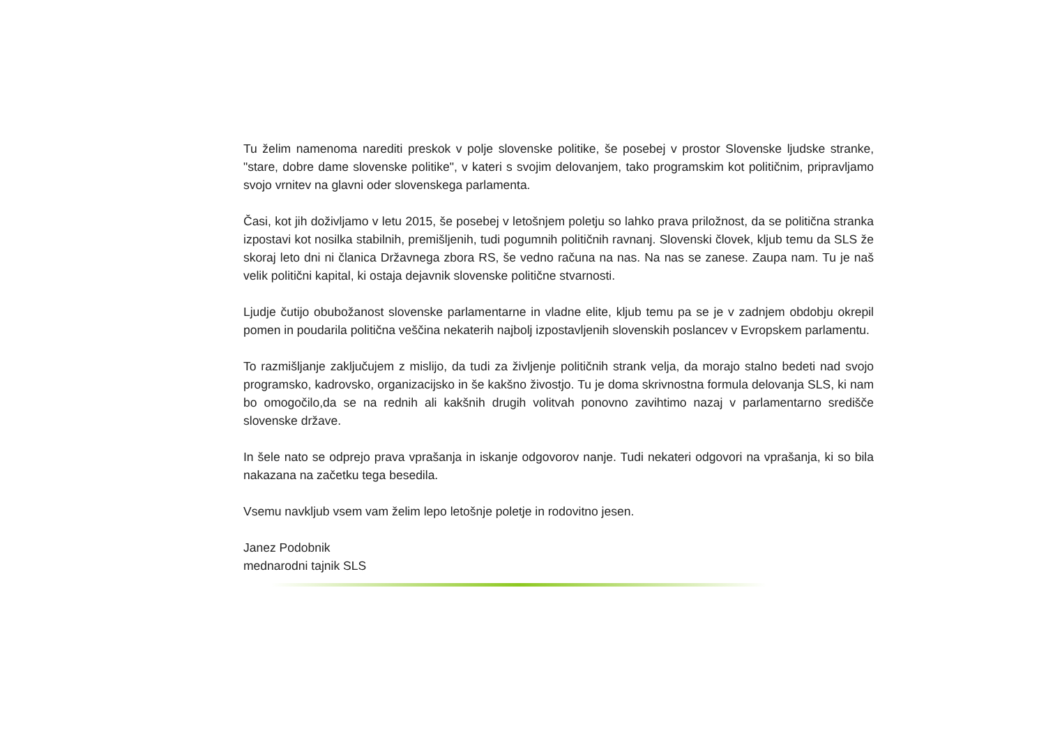Tu želim namenoma narediti preskok v polje slovenske politike, še posebej v prostor Slovenske ljudske stranke, "stare, dobre dame slovenske politike", v kateri s svojim delovanjem, tako programskim kot političnim, pripravljamo svojo vrnitev na glavni oder slovenskega parlamenta.
Časi, kot jih doživljamo v letu 2015, še posebej v letošnjem poletju so lahko prava priložnost, da se politična stranka izpostavi kot nosilka stabilnih, premišljenih, tudi pogumnih političnih ravnanj. Slovenski človek, kljub temu da SLS že skoraj leto dni ni članica Državnega zbora RS, še vedno računa na nas. Na nas se zanese. Zaupa nam. Tu je naš velik politični kapital, ki ostaja dejavnik slovenske politične stvarnosti.
Ljudje čutijo obubožanost slovenske parlamentarne in vladne elite, kljub temu pa se je v zadnjem obdobju okrepil pomen in poudarila politična veščina nekaterih najbolj izpostavljenih slovenskih poslancev v Evropskem parlamentu.
To razmišljanje zaključujem z mislijo, da tudi za življenje političnih strank velja, da morajo stalno bedeti nad svojo programsko, kadrovsko, organizacijsko in še kakšno živostjo. Tu je doma skrivnostna formula delovanja SLS, ki nam bo omogočilo,da se na rednih ali kakšnih drugih volitvah ponovno zavihtimo nazaj v parlamentarno središče slovenske države.
In šele nato se odprejo prava vprašanja in iskanje odgovorov nanje. Tudi nekateri odgovori na vprašanja, ki so bila nakazana na začetku tega besedila.
Vsemu navkljub vsem vam želim lepo letošnje poletje in rodovitno jesen.
Janez Podobnik
mednarodni tajnik SLS